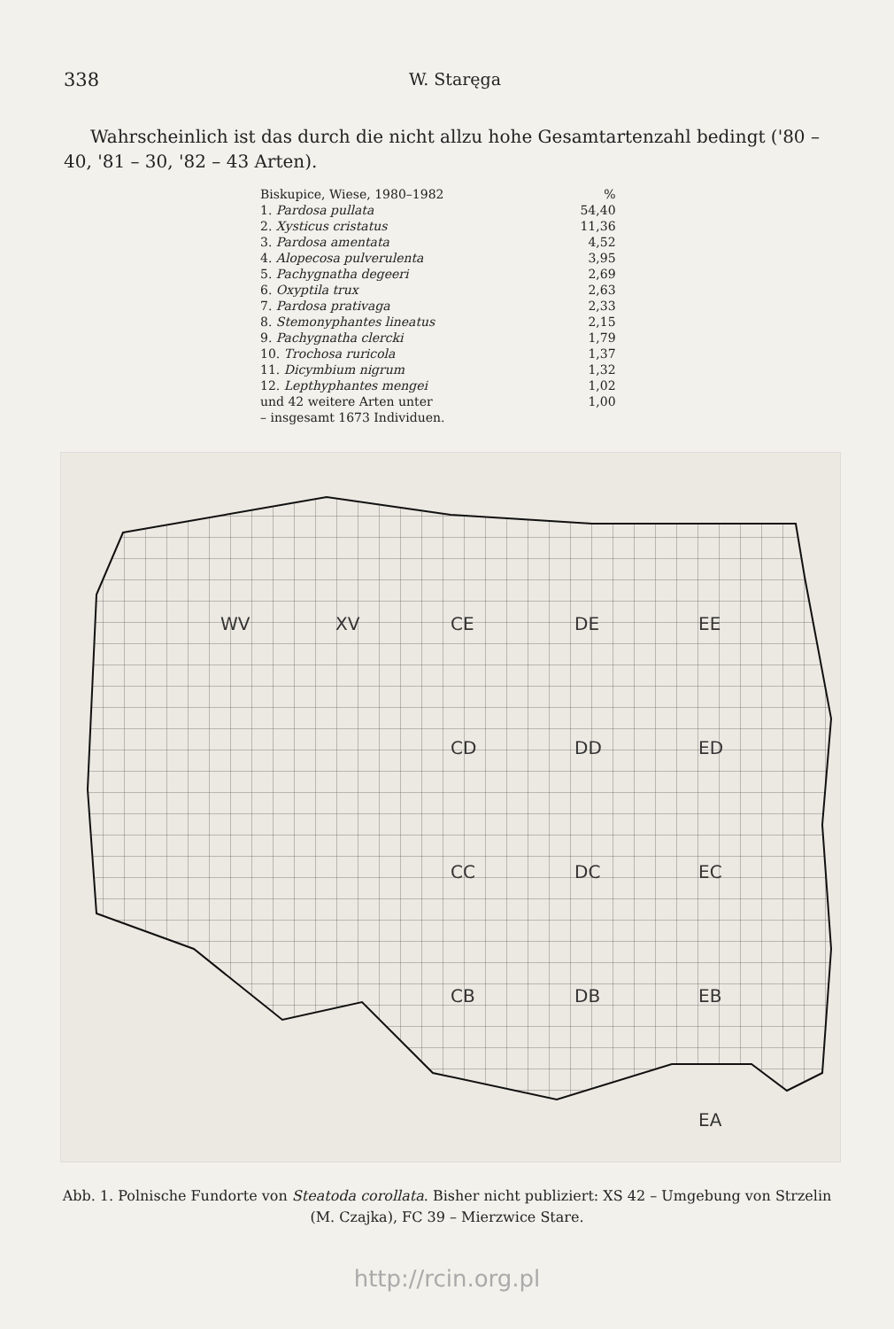338 W. Staręga
Wahrscheinlich ist das durch die nicht allzu hohe Gesamtartenzahl bedingt ('80 – 40, '81 – 30, '82 – 43 Arten).
| Biskupice, Wiese, 1980–1982 | % |
| --- | --- |
| 1. Pardosa pullata | 54,40 |
| 2. Xysticus cristatus | 11,36 |
| 3. Pardosa amentata | 4,52 |
| 4. Alopecosa pulverulenta | 3,95 |
| 5. Pachygnatha degeeri | 2,69 |
| 6. Oxyptila trux | 2,63 |
| 7. Pardosa prativaga | 2,33 |
| 8. Stemonyphantes lineatus | 2,15 |
| 9. Pachygnatha clercki | 1,79 |
| 10. Trochosa ruricola | 1,37 |
| 11. Dicymbium nigrum | 1,32 |
| 12. Lepthyphantes mengei | 1,02 |
| und 42 weitere Arten unter | 1,00 |
| – insgesamt 1673 Individuen. | |
WV
XV
CE
DE
EE
CD
DD
ED
CC
DC
EC
CB
DB
EB
EA
Abb. 1. Polnische Fundorte von Steatoda corollata. Bisher nicht publiziert: XS 42 – Umgebung von Strzelin (M. Czajka), FC 39 – Mierzwice Stare.
http://rcin.org.pl